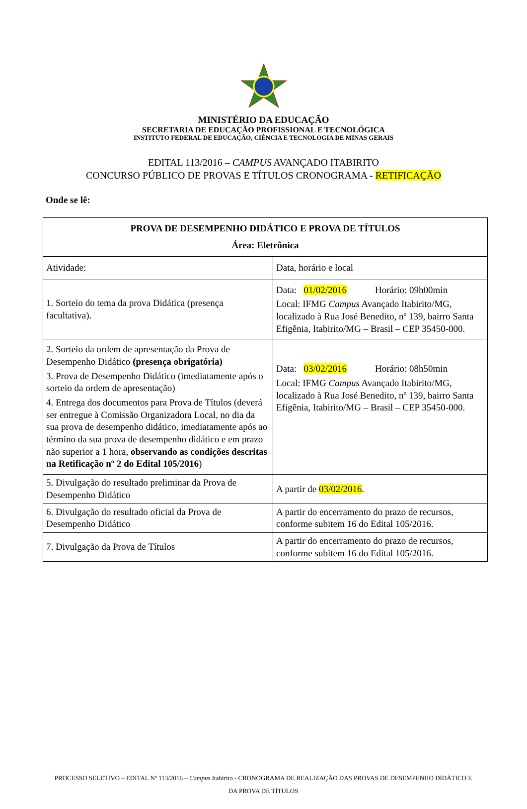MINISTÉRIO DA EDUCAÇÃO
SECRETARIA DE EDUCAÇÃO PROFISSIONAL E TECNOLÓGICA
INSTITUTO FEDERAL DE EDUCAÇÃO, CIÊNCIA E TECNOLOGIA DE MINAS GERAIS
EDITAL 113/2016 – CAMPUS AVANÇADO ITABIRITO
CONCURSO PÚBLICO DE PROVAS E TÍTULOS CRONOGRAMA - RETIFICAÇÃO
Onde se lê:
| PROVA DE DESEMPENHO DIDÁTICO E PROVA DE TÍTULOS Área: Eletrônica | |
| --- | --- |
| Atividade: | Data, horário e local |
| 1. Sorteio do tema da prova Didática (presença facultativa). | Data: 01/02/2016 Horário: 09h00min Local: IFMG Campus Avançado Itabirito/MG, localizado à Rua José Benedito, nº 139, bairro Santa Efigênia, Itabirito/MG – Brasil – CEP 35450-000. |
| 2. Sorteio da ordem de apresentação da Prova de Desempenho Didático (presença obrigatória) 3. Prova de Desempenho Didático (imediatamente após o sorteio da ordem de apresentação) 4. Entrega dos documentos para Prova de Títulos (deverá ser entregue à Comissão Organizadora Local, no dia da sua prova de desempenho didático, imediatamente após ao término da sua prova de desempenho didático e em prazo não superior a 1 hora, observando as condições descritas na Retificação nº 2 do Edital 105/2016 ) | Data: 03/02/2016 Horário: 08h50min Local: IFMG Campus Avançado Itabirito/MG, localizado à Rua José Benedito, nº 139, bairro Santa Efigênia, Itabirito/MG – Brasil – CEP 35450-000. |
| 5. Divulgação do resultado preliminar da Prova de Desempenho Didático | A partir de 03/02/2016 . |
| 6. Divulgação do resultado oficial da Prova de Desempenho Didático | A partir do encerramento do prazo de recursos, conforme subitem 16 do Edital 105/2016. |
| 7. Divulgação da Prova de Títulos | A partir do encerramento do prazo de recursos, conforme subitem 16 do Edital 105/2016. |
PROCESSO SELETIVO – EDITAL Nº 113/2016 – Campus Itabirito - CRONOGRAMA DE REALIZAÇÃO DAS PROVAS DE DESEMPENHO DIDÁTICO E DA PROVA DE TÍTULOS